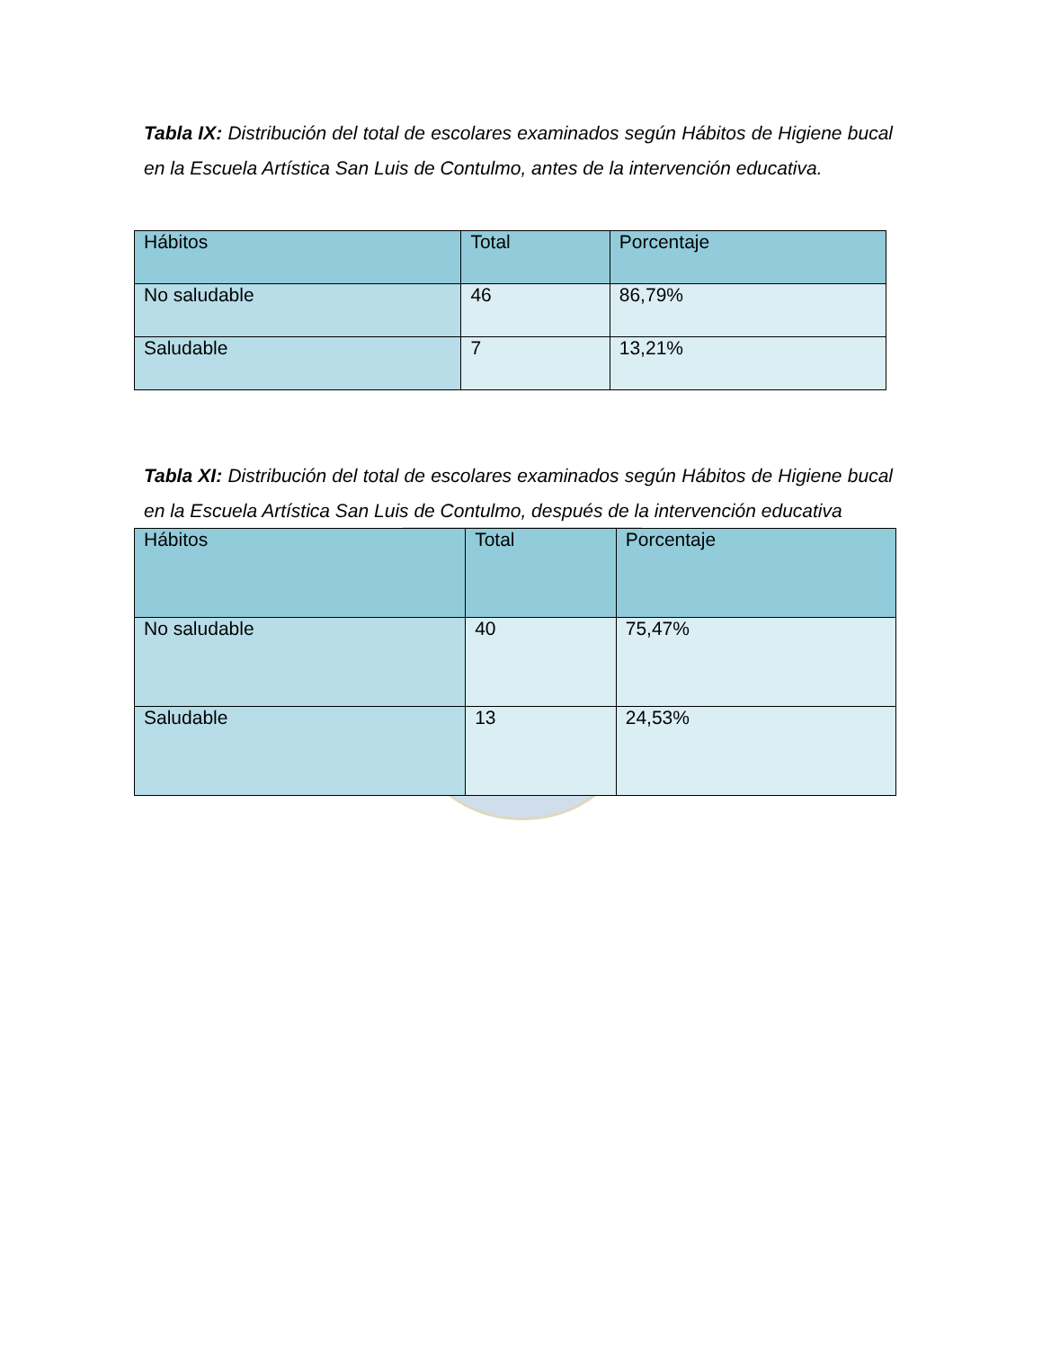Tabla IX: Distribución del total de escolares examinados según Hábitos de Higiene bucal en la Escuela Artística San Luis de Contulmo, antes de la intervención educativa.
| Hábitos | Total | Porcentaje |
| --- | --- | --- |
| No saludable | 46 | 86,79% |
| Saludable | 7 | 13,21% |
Tabla XI: Distribución del total de escolares examinados según Hábitos de Higiene bucal en la Escuela Artística San Luis de Contulmo, después de la intervención educativa
| Hábitos | Total | Porcentaje |
| --- | --- | --- |
| No saludable | 40 | 75,47% |
| Saludable | 13 | 24,53% |